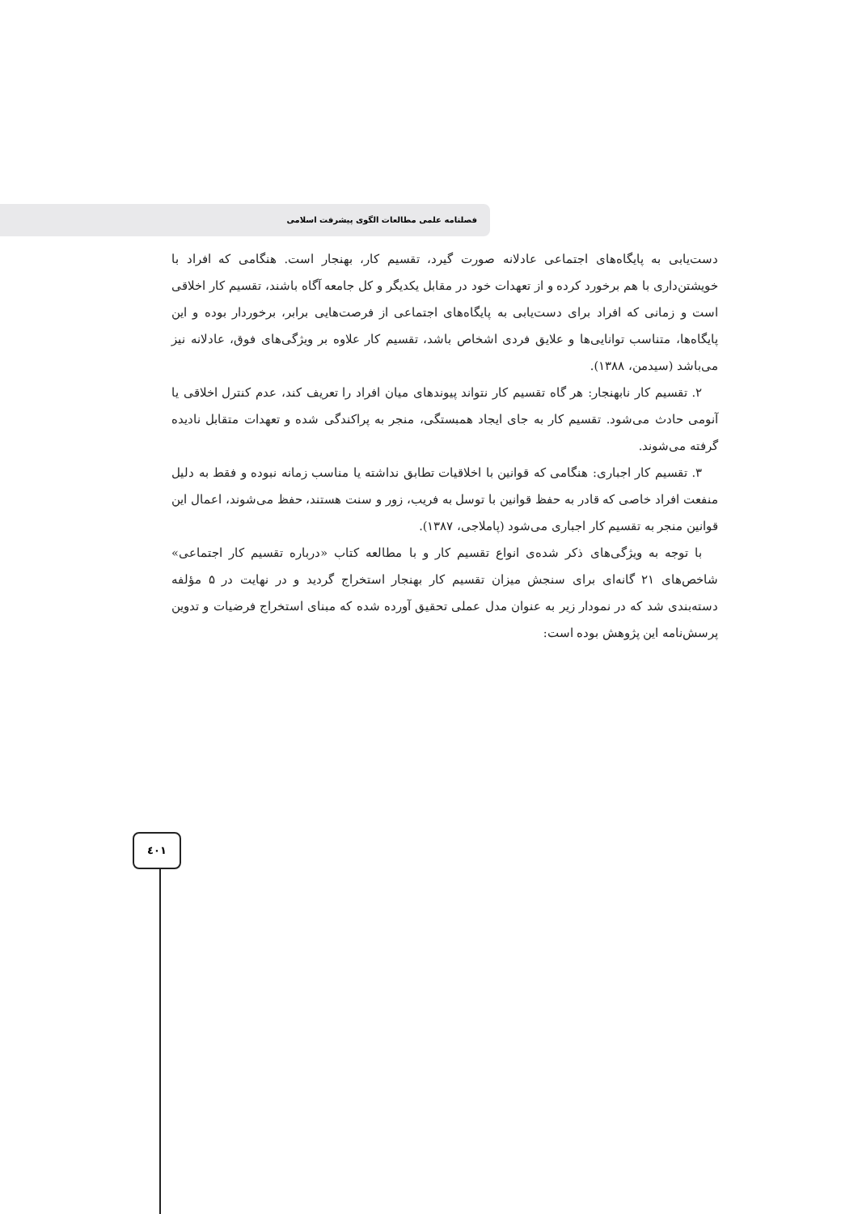فصلنامه علمی مطالعات الگوی پیشرفت اسلامی
دست‌یابی به پایگاه‌های اجتماعی عادلانه صورت گیرد، تقسیم کار، بهنجار است. هنگامی که افراد با خویشتن‌داری با هم برخورد کرده و از تعهدات خود در مقابل یکدیگر و کل جامعه آگاه باشند، تقسیم کار اخلاقی است و زمانی که افراد برای دست‌یابی به پایگاه‌های اجتماعی از فرصت‌هایی برابر، برخوردار بوده و این پایگاه‌ها، متناسب توانایی‌ها و علایق فردی اشخاص باشد، تقسیم کار علاوه بر ویژگی‌های فوق، عادلانه نیز می‌باشد (سیدمن، ۱۳۸۸).
۲. تقسیم کار نابهنجار: هر گاه تقسیم کار نتواند پیوندهای میان افراد را تعریف کند، عدم کنترل اخلاقی یا آنومی حادث می‌شود. تقسیم کار به جای ایجاد همبستگی، منجر به پراکندگی شده و تعهدات متقابل نادیده گرفته می‌شوند.
۳. تقسیم کار اجباری: هنگامی که قوانین با اخلاقیات تطابق نداشته یا مناسب زمانه نبوده و فقط به دلیل منفعت افراد خاصی که قادر به حفظ قوانین با توسل به فریب، زور و سنت هستند، حفظ می‌شوند، اعمال این قوانین منجر به تقسیم کار اجباری می‌شود (پاملاجی، ۱۳۸۷).
با توجه به ویژگی‌های ذکر شده‌ی انواع تقسیم کار و با مطالعه کتاب «درباره تقسیم کار اجتماعی» شاخص‌های ۲۱ گانه‌ای برای سنجش میزان تقسیم کار بهنجار استخراج گردید و در نهایت در ۵ مؤلفه دسته‌بندی شد که در نمودار زیر به عنوان مدل عملی تحقیق آورده شده که مبنای استخراج فرضیات و تدوین پرسش‌نامه این پژوهش بوده است:
٤٠١